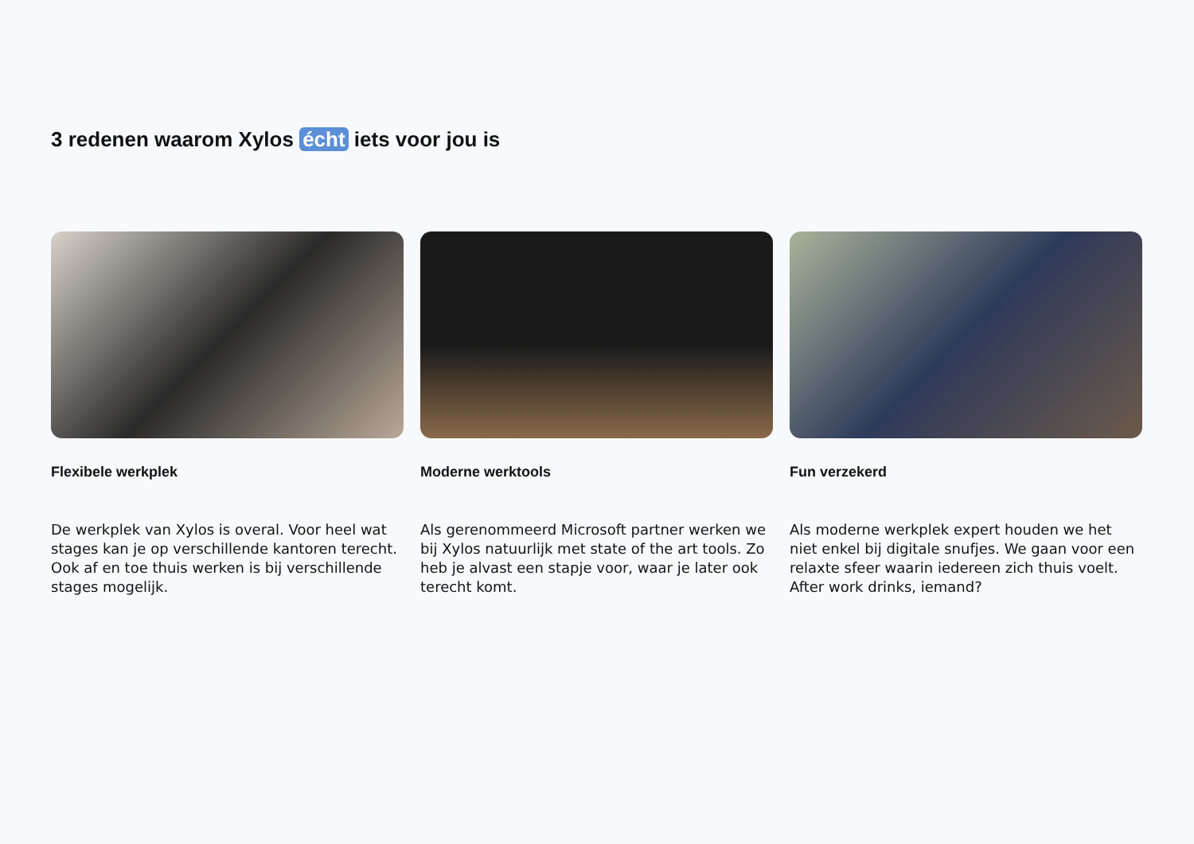3 redenen waarom Xylos écht iets voor jou is
Flexibele werkplek
De werkplek van Xylos is overal. Voor heel wat stages kan je op verschillende kantoren terecht. Ook af en toe thuis werken is bij verschillende stages mogelijk.
Moderne werktools
Als gerenommeerd Microsoft partner werken we bij Xylos natuurlijk met state of the art tools. Zo heb je alvast een stapje voor, waar je later ook terecht komt.
Fun verzekerd
Als moderne werkplek expert houden we het niet enkel bij digitale snufjes. We gaan voor een relaxte sfeer waarin iedereen zich thuis voelt. After work drinks, iemand?